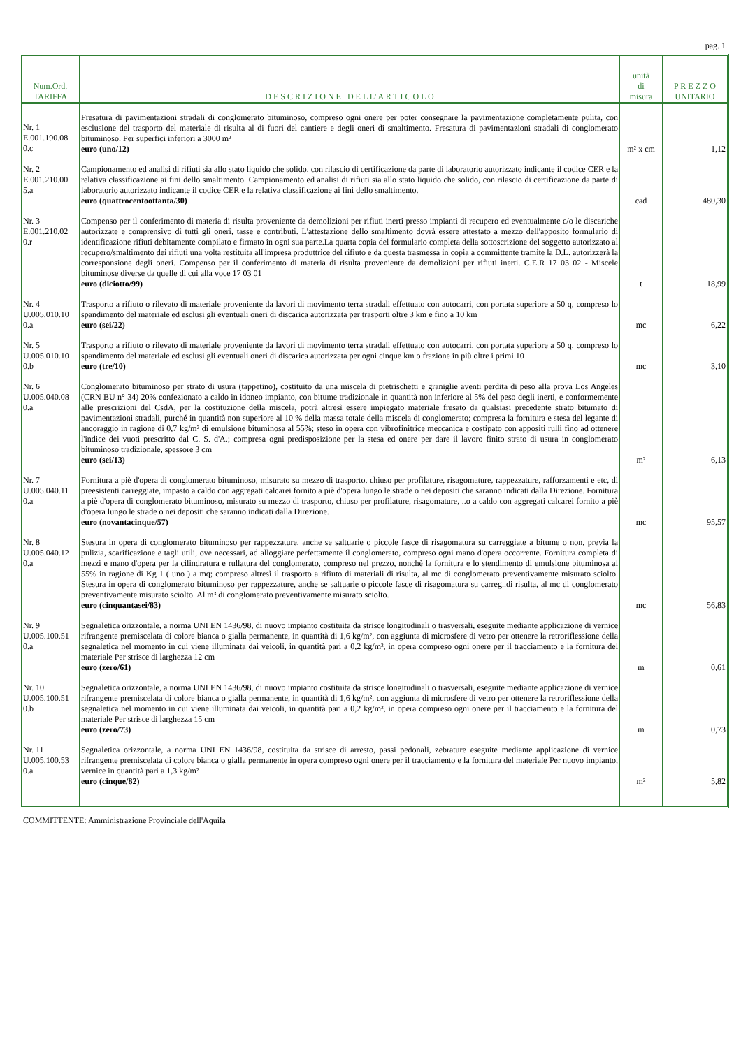pag. 1
| Num.Ord. TARIFFA | D E S C R I Z I O N E D E L L' A R T I C O L O | unità di misura | P R E Z Z O UNITARIO |
| --- | --- | --- | --- |
| Nr. 1 E.001.190.08 0.c | Fresatura di pavimentazioni stradali di conglomerato bituminoso, compreso ogni onere per poter consegnare la pavimentazione completamente pulita, con esclusione del trasporto del materiale di risulta al di fuori del cantiere e degli oneri di smaltimento. Fresatura di pavimentazioni stradali di conglomerato bituminoso. Per superfici inferiori a 3000 m² euro (uno/12) | m² x cm | 1,12 |
| Nr. 2 E.001.210.00 5.a | Campionamento ed analisi di rifiuti sia allo stato liquido che solido, con rilascio di certificazione da parte di laboratorio autorizzato indicante il codice CER e la relativa classificazione ai fini dello smaltimento. Campionamento ed analisi di rifiuti sia allo stato liquido che solido, con rilascio di certificazione da parte di laboratorio autorizzato indicante il codice CER e la relativa classificazione ai fini dello smaltimento. euro (quattrocentoottanta/30) | cad | 480,30 |
| Nr. 3 E.001.210.02 0.r | Compenso per il conferimento di materia di risulta proveniente da demolizioni per rifiuti inerti presso impianti di recupero ed eventualmente c/o le discariche autorizzate e comprensivo di tutti gli oneri, tasse e contributi. L'attestazione dello smaltimento dovrà essere attestato a mezzo dell'apposito formulario di identificazione rifiuti debitamente compilato e firmato in ogni sua parte.La quarta copia del formulario completa della sottoscrizione del soggetto autorizzato al recupero/smaltimento dei rifiuti una volta restituita all'impresa produttrice del rifiuto e da questa trasmessa in copia a committente tramite la D.L. autorizzerà la corresponsione degli oneri. Compenso per il conferimento di materia di risulta proveniente da demolizioni per rifiuti inerti. C.E.R 17 03 02 - Miscele bituminose diverse da quelle di cui alla voce 17 03 01 euro (diciotto/99) | t | 18,99 |
| Nr. 4 U.005.010.10 0.a | Trasporto a rifiuto o rilevato di materiale proveniente da lavori di movimento terra stradali effettuato con autocarri, con portata superiore a 50 q, compreso lo spandimento del materiale ed esclusi gli eventuali oneri di discarica autorizzata per trasporti oltre 3 km e fino a 10 km euro (sei/22) | mc | 6,22 |
| Nr. 5 U.005.010.10 0.b | Trasporto a rifiuto o rilevato di materiale proveniente da lavori di movimento terra stradali effettuato con autocarri, con portata superiore a 50 q, compreso lo spandimento del materiale ed esclusi gli eventuali oneri di discarica autorizzata per ogni cinque km o frazione in più oltre i primi 10 euro (tre/10) | mc | 3,10 |
| Nr. 6 U.005.040.08 0.a | Conglomerato bituminoso per strato di usura (tappetino), costituito da una miscela di pietrischetti e graniglie aventi perdita di peso alla prova Los Angeles (CRN BU n° 34) 20% confezionato a caldo in idoneo impianto, con bitume tradizionale in quantità non inferiore al 5% del peso degli inerti, e conformemente alle prescrizioni del CsdA, per la costituzione della miscela, potrà altresì essere impiegato materiale fresato da qualsiasi precedente strato bitumato di pavimentazioni stradali, purché in quantità non superiore al 10 % della massa totale della miscela di conglomerato; compresa la fornitura e stesa del legante di ancoraggio in ragione di 0,7 kg/m² di emulsione bituminosa al 55%; steso in opera con vibrofinitrice meccanica e costipato con appositi rulli fino ad ottenere l'indice dei vuoti prescritto dal C. S. d'A.; compresa ogni predisposizione per la stesa ed onere per dare il lavoro finito strato di usura in conglomerato bituminoso tradizionale, spessore 3 cm euro (sei/13) | m² | 6,13 |
| Nr. 7 U.005.040.11 0.a | Fornitura a piè d'opera di conglomerato bituminoso, misurato su mezzo di trasporto, chiuso per profilature, risagomature, rappezzature, rafforzamenti e etc, di preesistenti carreggiate, impasto a caldo con aggregati calcarei fornito a piè d'opera lungo le strade o nei depositi che saranno indicati dalla Direzione. Fornitura a piè d'opera di conglomerato bituminoso, misurato su mezzo di trasporto, chiuso per profilature, risagomature, ..o a caldo con aggregati calcarei fornito a piè d'opera lungo le strade o nei depositi che saranno indicati dalla Direzione. euro (novantacinque/57) | mc | 95,57 |
| Nr. 8 U.005.040.12 0.a | Stesura in opera di conglomerato bituminoso per rappezzature, anche se saltuarie o piccole fasce di risagomatura su carreggiate a bitume o non, previa la pulizia, scarificazione e tagli utili, ove necessari, ad alloggiare perfettamente il conglomerato, compreso ogni mano d'opera occorrente. Fornitura completa di mezzi e mano d'opera per la cilindratura e rullatura del conglomerato, compreso nel prezzo, nonchè la fornitura e lo stendimento di emulsione bituminosa al 55% in ragione di Kg 1 ( uno ) a mq; compreso altresì il trasporto a rifiuto di materiali di risulta, al mc di conglomerato preventivamente misurato sciolto. Stesura in opera di conglomerato bituminoso per rappezzature, anche se saltuarie o piccole fasce di risagomatura su carreg..di risulta, al mc di conglomerato preventivamente misurato sciolto. Al m³ di conglomerato preventivamente misurato sciolto. euro (cinquantasei/83) | mc | 56,83 |
| Nr. 9 U.005.100.51 0.a | Segnaletica orizzontale, a norma UNI EN 1436/98, di nuovo impianto costituita da strisce longitudinali o trasversali, eseguite mediante applicazione di vernice rifrangente premiscelata di colore bianca o gialla permanente, in quantità di 1,6 kg/m², con aggiunta di microsfere di vetro per ottenere la retroriflessione della segnaletica nel momento in cui viene illuminata dai veicoli, in quantità pari a 0,2 kg/m², in opera compreso ogni onere per il tracciamento e la fornitura del materiale Per strisce di larghezza 12 cm euro (zero/61) | m | 0,61 |
| Nr. 10 U.005.100.51 0.b | Segnaletica orizzontale, a norma UNI EN 1436/98, di nuovo impianto costituita da strisce longitudinali o trasversali, eseguite mediante applicazione di vernice rifrangente premiscelata di colore bianca o gialla permanente, in quantità di 1,6 kg/m², con aggiunta di microsfere di vetro per ottenere la retroriflessione della segnaletica nel momento in cui viene illuminata dai veicoli, in quantità pari a 0,2 kg/m², in opera compreso ogni onere per il tracciamento e la fornitura del materiale Per strisce di larghezza 15 cm euro (zero/73) | m | 0,73 |
| Nr. 11 U.005.100.53 0.a | Segnaletica orizzontale, a norma UNI EN 1436/98, costituita da strisce di arresto, passi pedonali, zebrature eseguite mediante applicazione di vernice rifrangente premiscelata di colore bianca o gialla permanente in opera compreso ogni onere per il tracciamento e la fornitura del materiale Per nuovo impianto, vernice in quantità pari a 1,3 kg/m² euro (cinque/82) | m² | 5,82 |
COMMITTENTE: Amministrazione Provinciale dell'Aquila